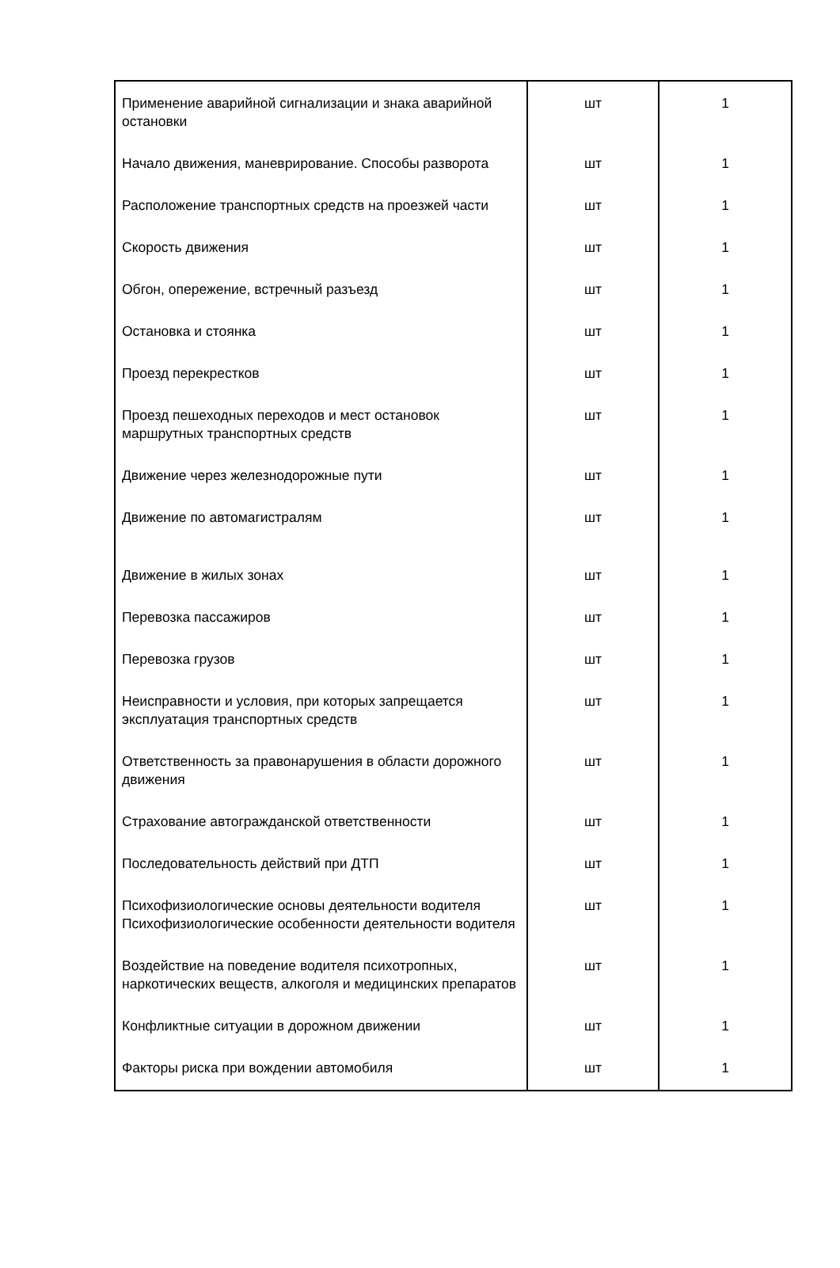| Применение аварийной сигнализации и знака аварийной остановки | шт | 1 |
| Начало движения, маневрирование. Способы разворота | шт | 1 |
| Расположение транспортных средств на проезжей части | шт | 1 |
| Скорость движения | шт | 1 |
| Обгон, опережение, встречный разъезд | шт | 1 |
| Остановка и стоянка | шт | 1 |
| Проезд перекрестков | шт | 1 |
| Проезд пешеходных переходов и мест остановок маршрутных транспортных средств | шт | 1 |
| Движение через железнодорожные пути | шт | 1 |
| Движение по автомагистралям | шт | 1 |
| Движение в жилых зонах | шт | 1 |
| Перевозка пассажиров | шт | 1 |
| Перевозка грузов | шт | 1 |
| Неисправности и условия, при которых запрещается эксплуатация транспортных средств | шт | 1 |
| Ответственность за правонарушения в области дорожного движения | шт | 1 |
| Страхование автогражданской ответственности | шт | 1 |
| Последовательность действий при ДТП | шт | 1 |
| Психофизиологические основы деятельности водителя Психофизиологические особенности деятельности водителя | шт | 1 |
| Воздействие на поведение водителя психотропных, наркотических веществ, алкоголя и медицинских препаратов | шт | 1 |
| Конфликтные ситуации в дорожном движении | шт | 1 |
| Факторы риска при вождении автомобиля | шт | 1 |